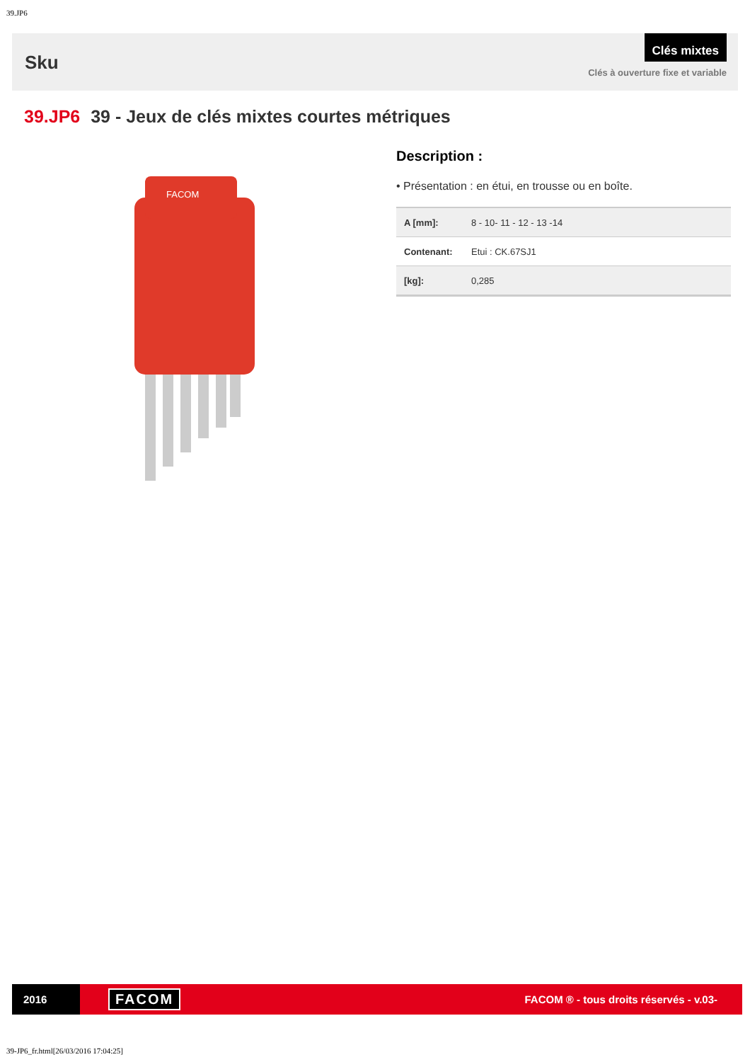39.JP6
Sku
Clés mixtes
Clés à ouverture fixe et variable
39.JP6 39 - Jeux de clés mixtes courtes métriques
FACOM
Description :
• Présentation : en étui, en trousse ou en boîte.
| A [mm]: | 8 - 10- 11 - 12 - 13 -14 |
| Contenant: | Etui : CK.67SJ1 |
| [kg]: | 0,285 |
2016
FACOM
FACOM ® - tous droits réservés - v.03-
39-JP6_fr.html[26/03/2016 17:04:25]